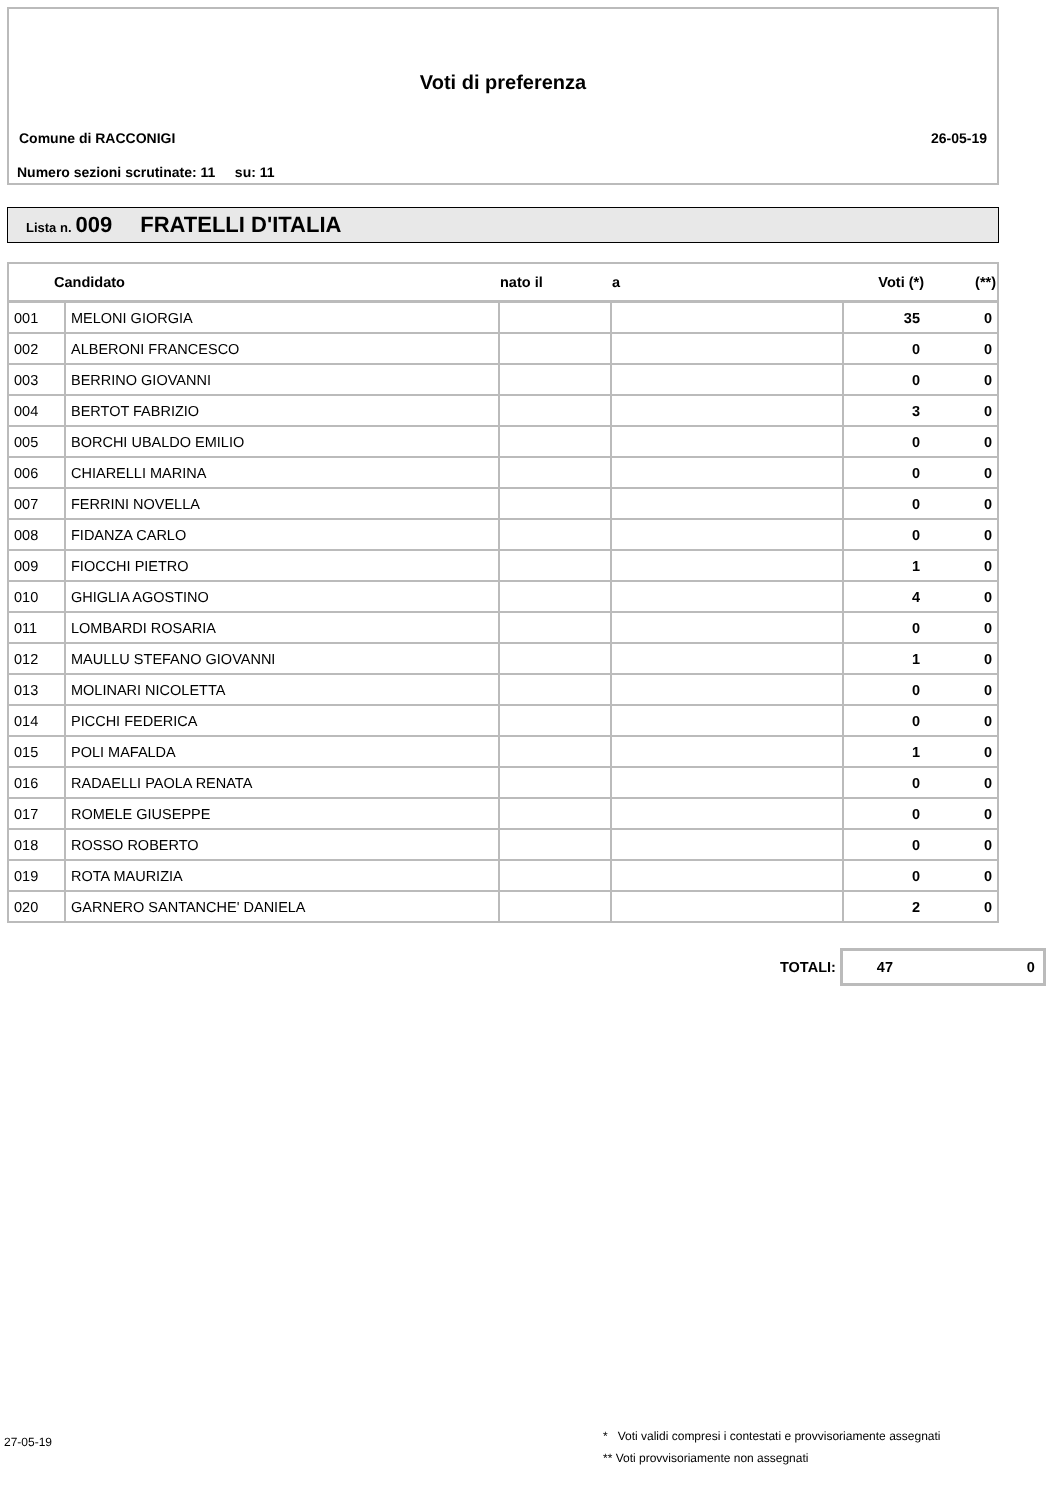Voti di preferenza
Comune di RACCONIGI 26-05-19
Numero sezioni scrutinate: 11 su: 11
Lista n. 009 FRATELLI D'ITALIA
| Candidato | | nato il | a | Voti (*) | (**) |
| --- | --- | --- | --- | --- | --- |
| 001 | MELONI GIORGIA | | | 35 | 0 |
| 002 | ALBERONI FRANCESCO | | | 0 | 0 |
| 003 | BERRINO GIOVANNI | | | 0 | 0 |
| 004 | BERTOT FABRIZIO | | | 3 | 0 |
| 005 | BORCHI UBALDO EMILIO | | | 0 | 0 |
| 006 | CHIARELLI MARINA | | | 0 | 0 |
| 007 | FERRINI NOVELLA | | | 0 | 0 |
| 008 | FIDANZA CARLO | | | 0 | 0 |
| 009 | FIOCCHI PIETRO | | | 1 | 0 |
| 010 | GHIGLIA AGOSTINO | | | 4 | 0 |
| 011 | LOMBARDI ROSARIA | | | 0 | 0 |
| 012 | MAULLU STEFANO GIOVANNI | | | 1 | 0 |
| 013 | MOLINARI NICOLETTA | | | 0 | 0 |
| 014 | PICCHI FEDERICA | | | 0 | 0 |
| 015 | POLI MAFALDA | | | 1 | 0 |
| 016 | RADAELLI PAOLA RENATA | | | 0 | 0 |
| 017 | ROMELE GIUSEPPE | | | 0 | 0 |
| 018 | ROSSO ROBERTO | | | 0 | 0 |
| 019 | ROTA MAURIZIA | | | 0 | 0 |
| 020 | GARNERO SANTANCHE' DANIELA | | | 2 | 0 |
TOTALI:
47 0
27-05-19
* Voti validi compresi i contestati e provvisoriamente assegnati
** Voti provvisoriamente non assegnati